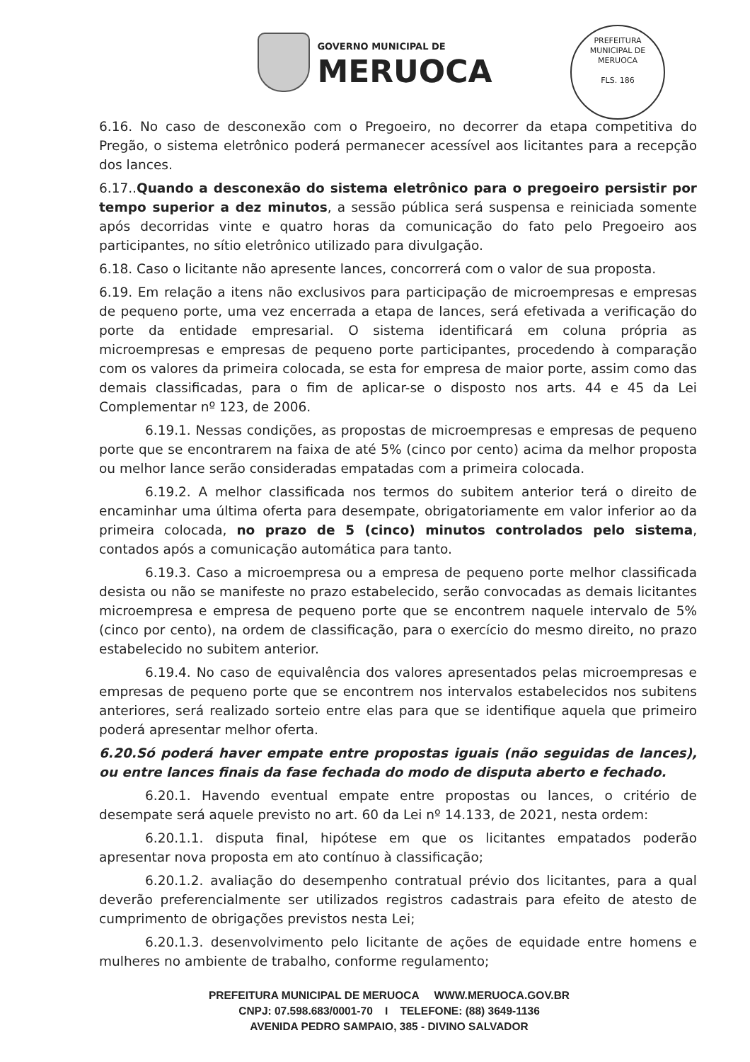GOVERNO MUNICIPAL DE
MERUOCA
PREFEITURA MUNICIPAL DE MERUOCA
FLS. 186
6.16. No caso de desconexão com o Pregoeiro, no decorrer da etapa competitiva do Pregão, o sistema eletrônico poderá permanecer acessível aos licitantes para a recepção dos lances.
6.17..Quando a desconexão do sistema eletrônico para o pregoeiro persistir por tempo superior a dez minutos, a sessão pública será suspensa e reiniciada somente após decorridas vinte e quatro horas da comunicação do fato pelo Pregoeiro aos participantes, no sítio eletrônico utilizado para divulgação.
6.18. Caso o licitante não apresente lances, concorrerá com o valor de sua proposta.
6.19. Em relação a itens não exclusivos para participação de microempresas e empresas de pequeno porte, uma vez encerrada a etapa de lances, será efetivada a verificação do porte da entidade empresarial. O sistema identificará em coluna própria as microempresas e empresas de pequeno porte participantes, procedendo à comparação com os valores da primeira colocada, se esta for empresa de maior porte, assim como das demais classificadas, para o fim de aplicar-se o disposto nos arts. 44 e 45 da Lei Complementar nº 123, de 2006.
6.19.1. Nessas condições, as propostas de microempresas e empresas de pequeno porte que se encontrarem na faixa de até 5% (cinco por cento) acima da melhor proposta ou melhor lance serão consideradas empatadas com a primeira colocada.
6.19.2. A melhor classificada nos termos do subitem anterior terá o direito de encaminhar uma última oferta para desempate, obrigatoriamente em valor inferior ao da primeira colocada, no prazo de 5 (cinco) minutos controlados pelo sistema, contados após a comunicação automática para tanto.
6.19.3. Caso a microempresa ou a empresa de pequeno porte melhor classificada desista ou não se manifeste no prazo estabelecido, serão convocadas as demais licitantes microempresa e empresa de pequeno porte que se encontrem naquele intervalo de 5% (cinco por cento), na ordem de classificação, para o exercício do mesmo direito, no prazo estabelecido no subitem anterior.
6.19.4. No caso de equivalência dos valores apresentados pelas microempresas e empresas de pequeno porte que se encontrem nos intervalos estabelecidos nos subitens anteriores, será realizado sorteio entre elas para que se identifique aquela que primeiro poderá apresentar melhor oferta.
6.20.Só poderá haver empate entre propostas iguais (não seguidas de lances), ou entre lances finais da fase fechada do modo de disputa aberto e fechado.
6.20.1. Havendo eventual empate entre propostas ou lances, o critério de desempate será aquele previsto no art. 60 da Lei nº 14.133, de 2021, nesta ordem:
6.20.1.1. disputa final, hipótese em que os licitantes empatados poderão apresentar nova proposta em ato contínuo à classificação;
6.20.1.2. avaliação do desempenho contratual prévio dos licitantes, para a qual deverão preferencialmente ser utilizados registros cadastrais para efeito de atesto de cumprimento de obrigações previstos nesta Lei;
6.20.1.3. desenvolvimento pelo licitante de ações de equidade entre homens e mulheres no ambiente de trabalho, conforme regulamento;
PREFEITURA MUNICIPAL DE MERUOCA WWW.MERUOCA.GOV.BR
CNPJ: 07.598.683/0001-70 I TELEFONE: (88) 3649-1136
AVENIDA PEDRO SAMPAIO, 385 - DIVINO SALVADOR